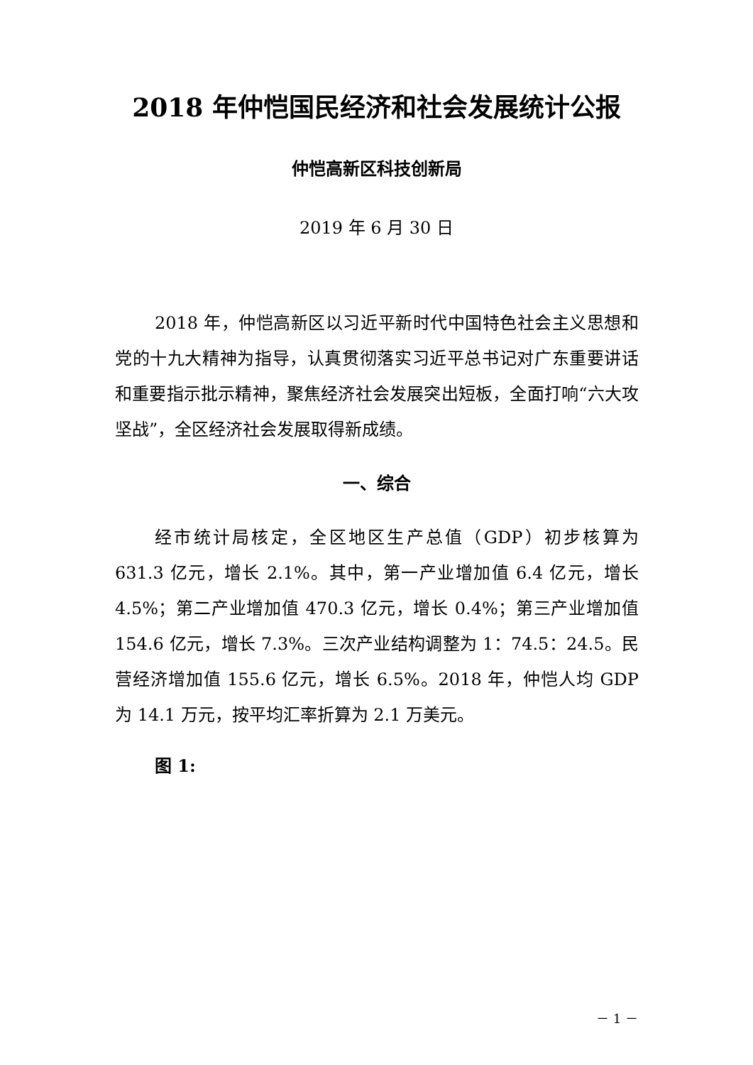2018 年仲恺国民经济和社会发展统计公报
仲恺高新区科技创新局
2019 年 6 月 30 日
2018 年，仲恺高新区以习近平新时代中国特色社会主义思想和党的十九大精神为指导，认真贯彻落实习近平总书记对广东重要讲话和重要指示批示精神，聚焦经济社会发展突出短板，全面打响“六大攻坚战”，全区经济社会发展取得新成绩。
一、综合
经市统计局核定，全区地区生产总值（GDP）初步核算为 631.3 亿元，增长 2.1%。其中，第一产业增加值 6.4 亿元，增长 4.5%；第二产业增加值 470.3 亿元，增长 0.4%；第三产业增加值 154.6 亿元，增长 7.3%。三次产业结构调整为 1：74.5：24.5。民营经济增加值 155.6 亿元，增长 6.5%。2018 年，仲恺人均 GDP 为 14.1 万元，按平均汇率折算为 2.1 万美元。
图 1:
－ 1 －